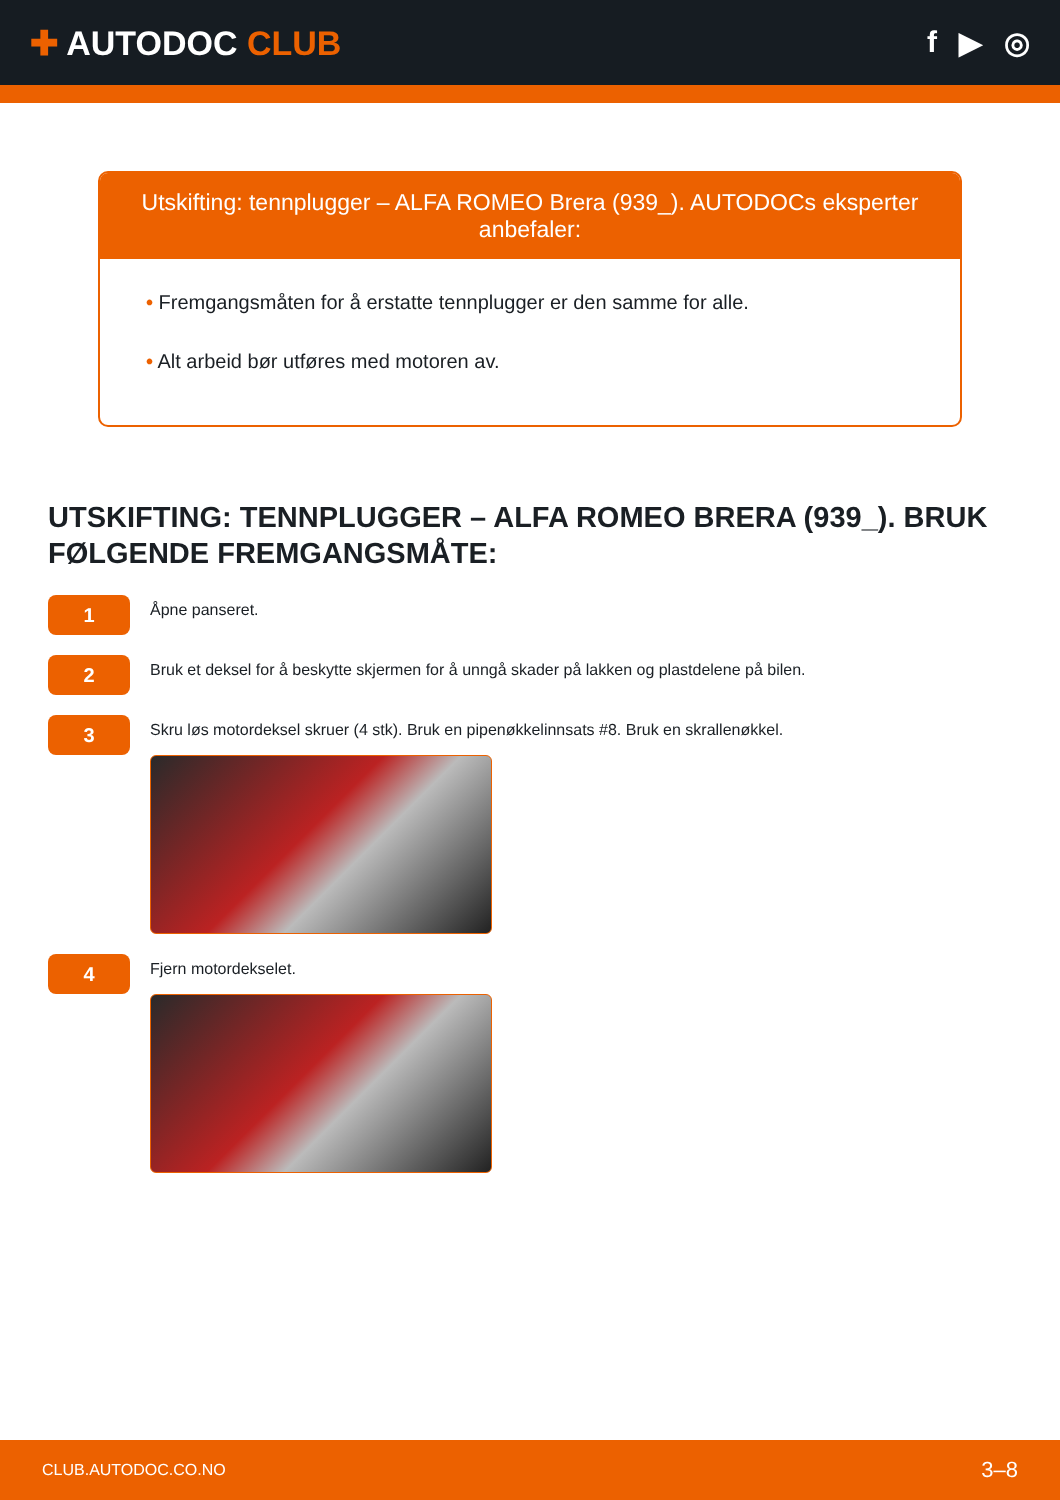✚ AUTODOC CLUB f ▶ ◎
Utskifting: tennplugger – ALFA ROMEO Brera (939_). AUTODOCs eksperter anbefaler:
• Fremgangsmåten for å erstatte tennplugger er den samme for alle.
• Alt arbeid bør utføres med motoren av.
UTSKIFTING: TENNPLUGGER – ALFA ROMEO BRERA (939_). BRUK FØLGENDE FREMGANGSMÅTE:
1
Åpne panseret.
2
Bruk et deksel for å beskytte skjermen for å unngå skader på lakken og plastdelene på bilen.
3
Skru løs motordeksel skruer (4 stk). Bruk en pipenøkkelinnsats #8. Bruk en skrallenøkkel.
4
Fjern motordekselet.
CLUB.AUTODOC.CO.NO 3–8